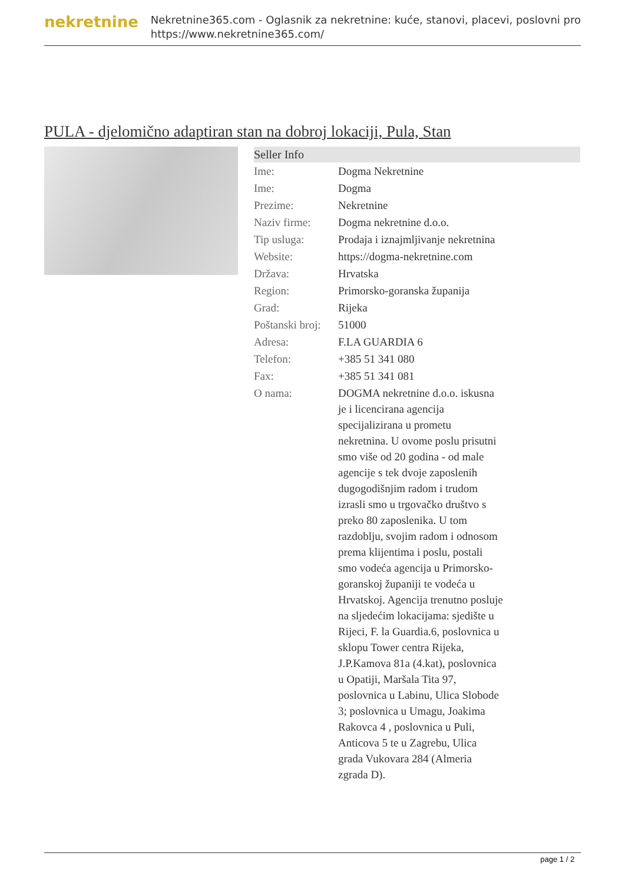nekretnine
Nekretnine365.com - Oglasnik za nekretnine: kuće, stanovi, placevi, poslovni pro
https://www.nekretnine365.com/
PULA - djelomično adaptiran stan na dobroj lokaciji, Pula, Stan
| Seller Info | |
| --- | --- |
| Ime: | Dogma Nekretnine |
| Ime: | Dogma |
| Prezime: | Nekretnine |
| Naziv firme: | Dogma nekretnine d.o.o. |
| Tip usluga: | Prodaja i iznajmljivanje nekretnina |
| Website: | https://dogma-nekretnine.com |
| Država: | Hrvatska |
| Region: | Primorsko-goranska županija |
| Grad: | Rijeka |
| Poštanski broj: | 51000 |
| Adresa: | F.LA GUARDIA 6 |
| Telefon: | +385 51 341 080 |
| Fax: | +385 51 341 081 |
| O nama: | DOGMA nekretnine d.o.o. iskusna je i licencirana agencija specijalizirana u prometu nekretnina. U ovome poslu prisutni smo više od 20 godina - od male agencije s tek dvoje zaposlenih dugogodišnjim radom i trudom izrasli smo u trgovačko društvo s preko 80 zaposlenika. U tom razdoblju, svojim radom i odnosom prema klijentima i poslu, postali smo vodeća agencija u Primorsko-goranskoj županiji te vodeća u Hrvatskoj. Agencija trenutno posluje na sljedećim lokacijama: sjedište u Rijeci, F. la Guardia.6, poslovnica u sklopu Tower centra Rijeka, J.P.Kamova 81a (4.kat), poslovnica u Opatiji, Maršala Tita 97, poslovnica u Labinu, Ulica Slobode 3; poslovnica u Umagu, Joakima Rakovca 4 , poslovnica u Puli, Anticova 5 te u Zagrebu, Ulica grada Vukovara 284 (Almeria zgrada D). |
page 1 / 2